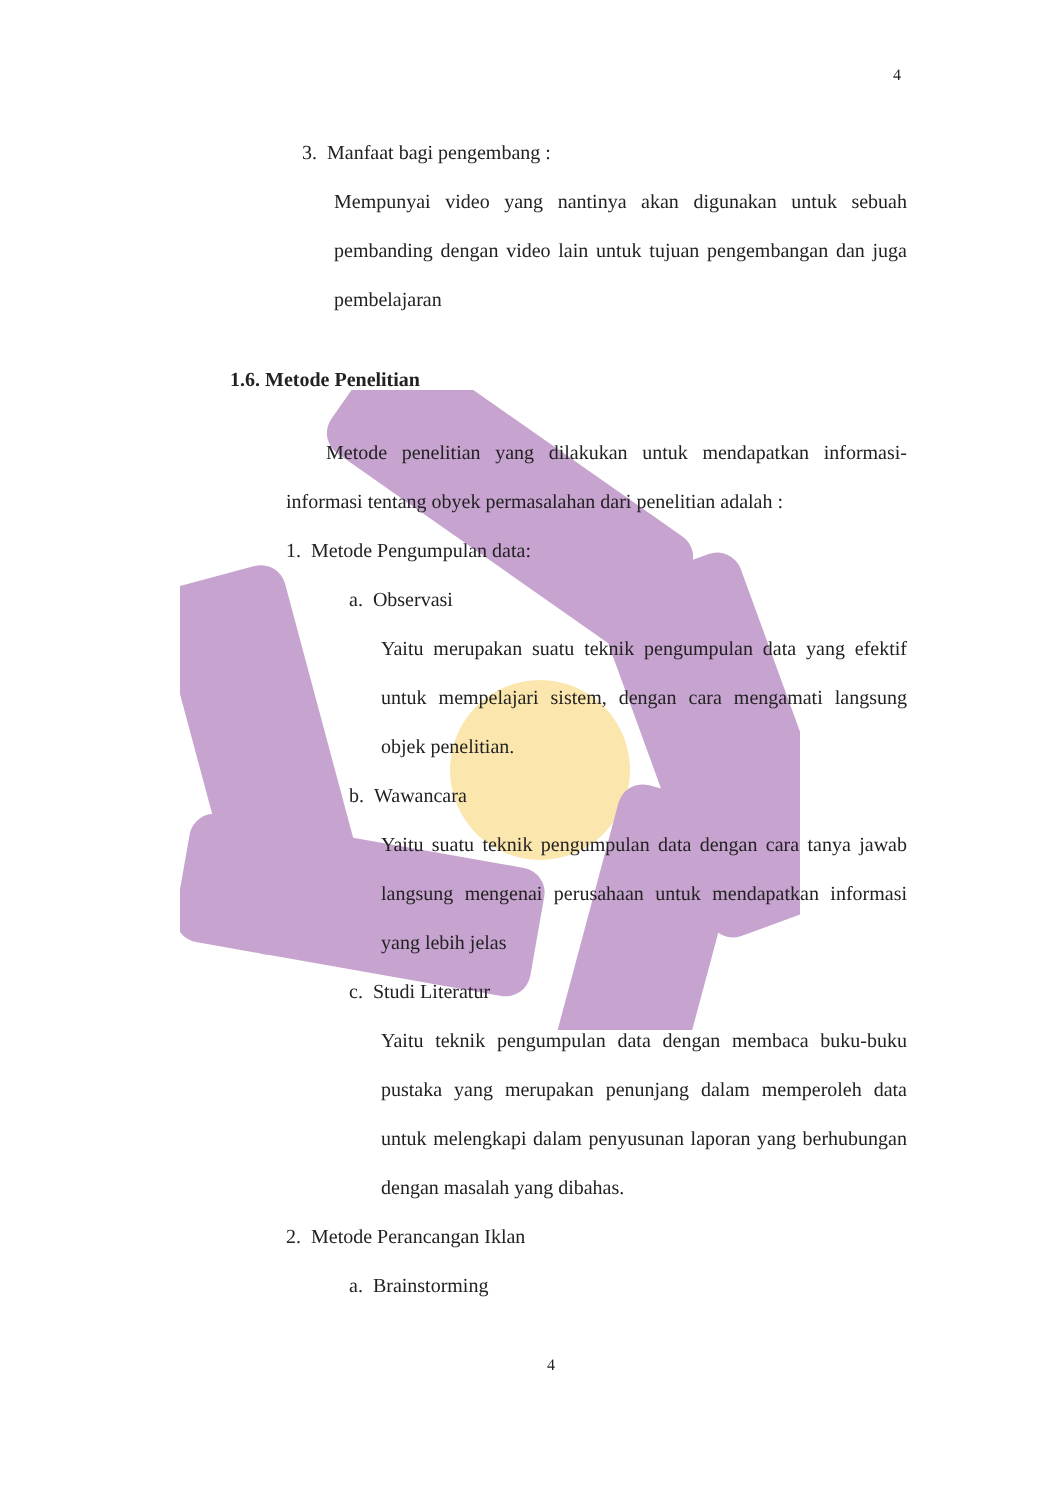4
3. Manfaat bagi pengembang :
Mempunyai video yang nantinya akan digunakan untuk sebuah pembanding dengan video lain untuk tujuan pengembangan dan juga pembelajaran
1.6. Metode Penelitian
Metode penelitian yang dilakukan untuk mendapatkan informasi-informasi tentang obyek permasalahan dari penelitian adalah :
1. Metode Pengumpulan data:
a. Observasi
Yaitu merupakan suatu teknik pengumpulan data yang efektif untuk mempelajari sistem, dengan cara mengamati langsung objek penelitian.
b. Wawancara
Yaitu suatu teknik pengumpulan data dengan cara tanya jawab langsung mengenai perusahaan untuk mendapatkan informasi yang lebih jelas
c. Studi Literatur
Yaitu teknik pengumpulan data dengan membaca buku-buku pustaka yang merupakan penunjang dalam memperoleh data untuk melengkapi dalam penyusunan laporan yang berhubungan dengan masalah yang dibahas.
2. Metode Perancangan Iklan
a. Brainstorming
4